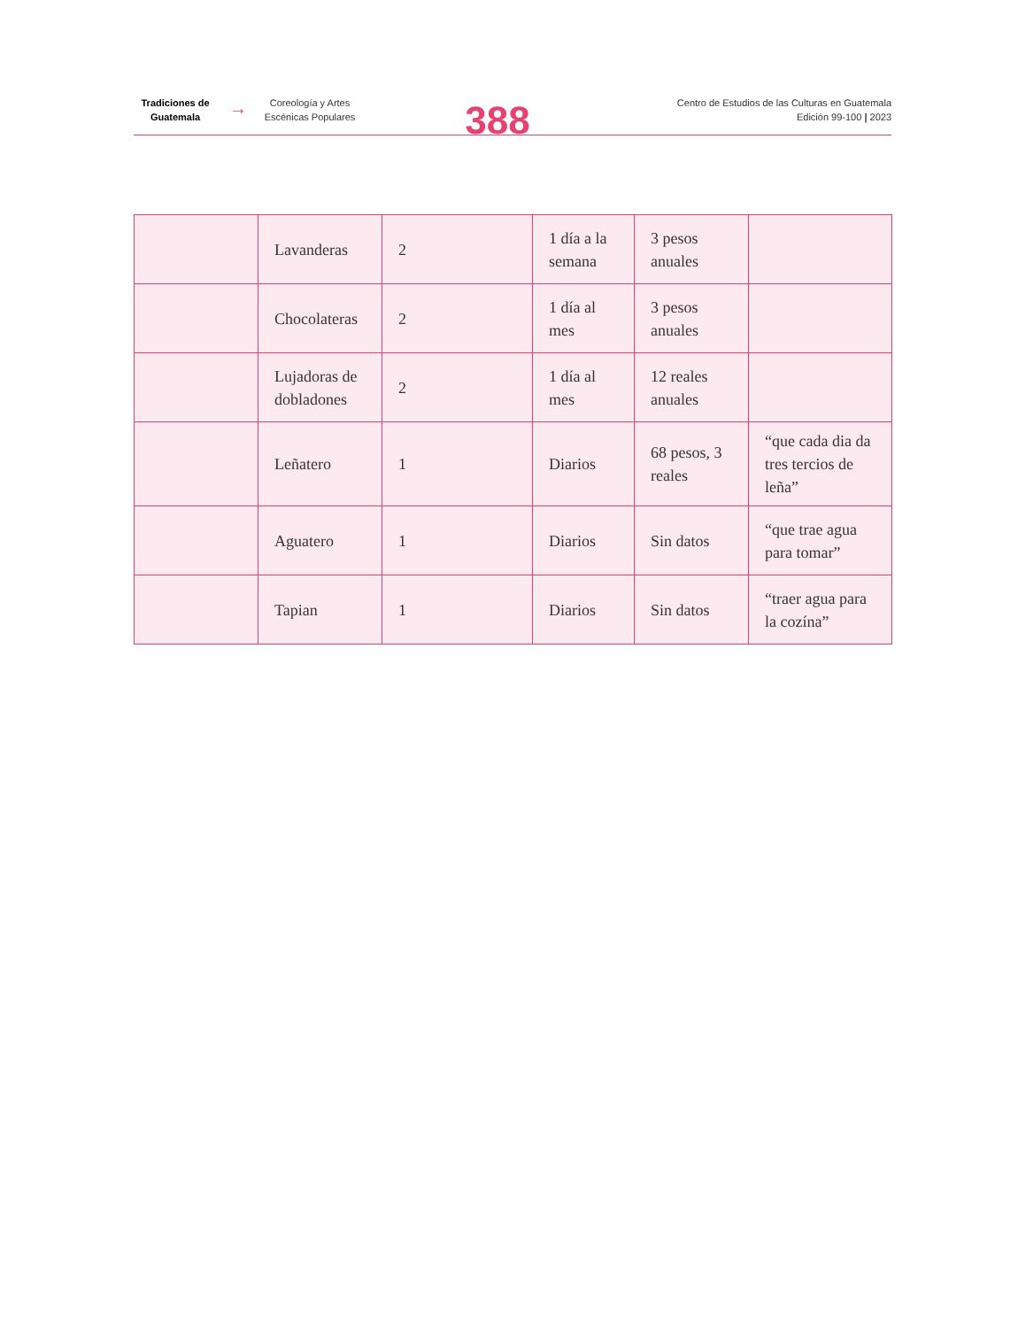Tradiciones de Guatemala
→
Coreología y Artes Escénicas Populares
388
Centro de Estudios de las Culturas en Guatemala
Edición 99-100 | 2023
| | Lavanderas | 2 | 1 día a la semana | 3 pesos anuales | |
| | Chocolateras | 2 | 1 día al mes | 3 pesos anuales | |
| | Lujadoras de dobladones | 2 | 1 día al mes | 12 reales anuales | |
| | Leñatero | 1 | Diarios | 68 pesos, 3 reales | “que cada dia da tres tercios de leña” |
| | Aguatero | 1 | Diarios | Sin datos | “que trae agua para tomar” |
| | Tapian | 1 | Diarios | Sin datos | “traer agua para la cozína” |